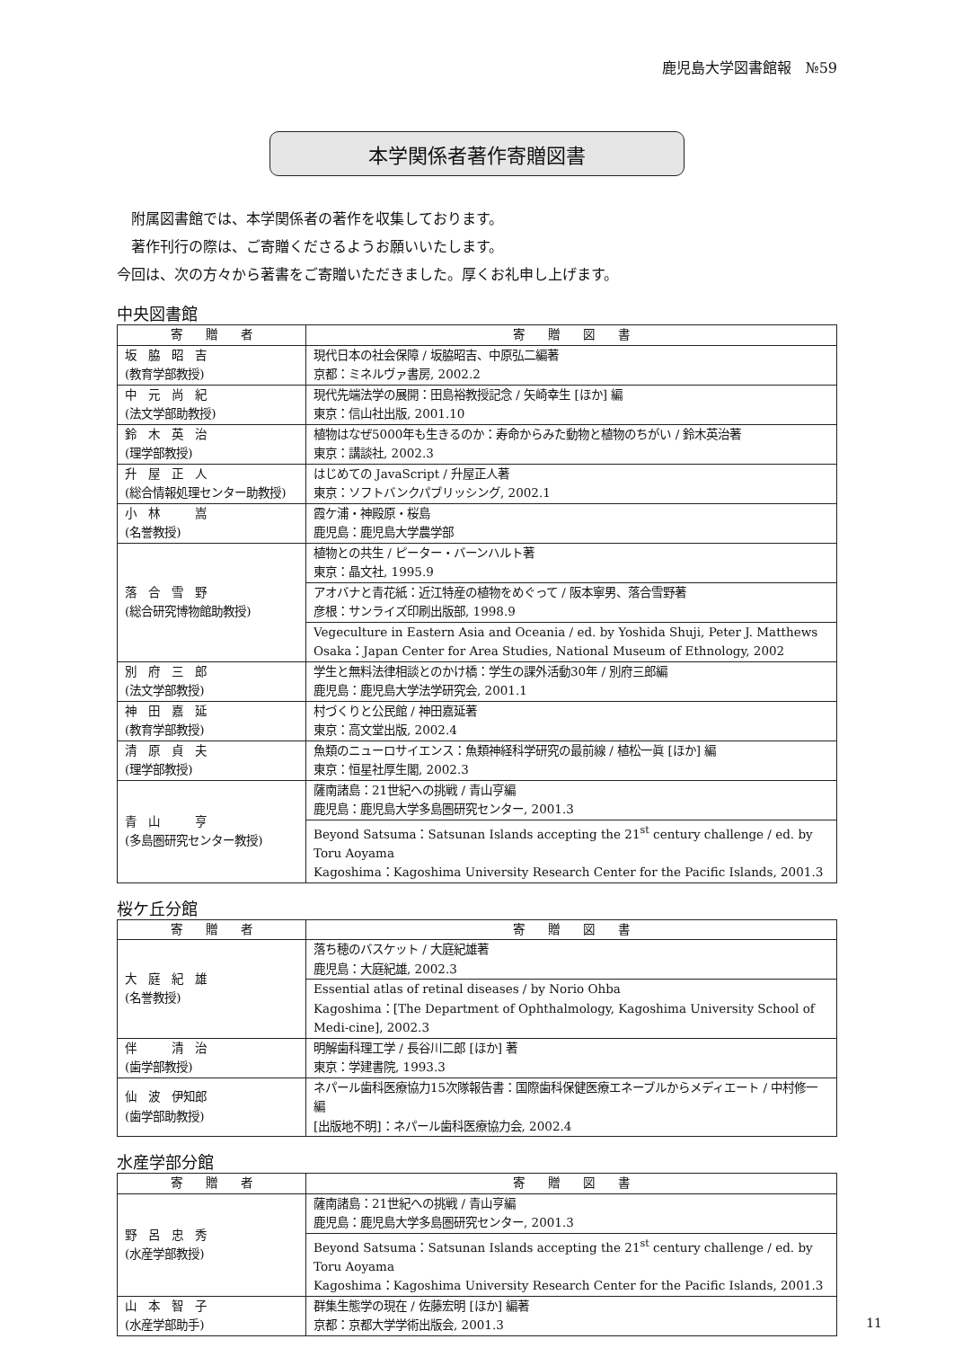鹿児島大学図書館報　№59
本学関係者著作寄贈図書
　附属図書館では、本学関係者の著作を収集しております。
　著作刊行の際は、ご寄贈くださるようお願いいたします。
今回は、次の方々から著書をご寄贈いただきました。厚くお礼申し上げます。
中央図書館
| 寄 贈 者 | 寄 贈 図 書 |
| --- | --- |
| 坂 脇 昭 吉 (教育学部教授) | 現代日本の社会保障 / 坂脇昭吉、中原弘二編著 京都：ミネルヴァ書房, 2002.2 |
| 中 元 尚 紀 (法文学部助教授) | 現代先端法学の展開：田島裕教授記念 / 矢崎幸生 [ほか] 編 東京：信山社出版, 2001.10 |
| 鈴 木 英 治 (理学部教授) | 植物はなぜ5000年も生きるのか：寿命からみた動物と植物のちがい / 鈴木英治著 東京：講談社, 2002.3 |
| 升 屋 正 人 (総合情報処理センター助教授) | はじめての JavaScript / 升屋正人著 東京：ソフトバンクパブリッシング, 2002.1 |
| 小 林 嵩 (名誉教授) | 霞ケ浦・神殿原・桜島 鹿児島：鹿児島大学農学部 |
| 落 合 雪 野 (総合研究博物館助教授) | 植物との共生 / ピーター・バーンハルト著 東京：晶文社, 1995.9 |
| | アオバナと青花紙：近江特産の植物をめぐって / 阪本寧男、落合雪野著 彦根：サンライズ印刷出版部, 1998.9 |
| | Vegeculture in Eastern Asia and Oceania / ed. by Yoshida Shuji, Peter J. Matthews Osaka：Japan Center for Area Studies, National Museum of Ethnology, 2002 |
| 別 府 三 郎 (法文学部教授) | 学生と無料法律相談とのかけ橋：学生の課外活動30年 / 別府三郎編 鹿児島：鹿児島大学法学研究会, 2001.1 |
| 神 田 嘉 延 (教育学部教授) | 村づくりと公民館 / 神田嘉延著 東京：高文堂出版, 2002.4 |
| 清 原 貞 夫 (理学部教授) | 魚類のニューロサイエンス：魚類神経科学研究の最前線 / 植松一眞 [ほか] 編 東京：恒星社厚生閣, 2002.3 |
| 青 山 亨 (多島圏研究センター教授) | 薩南諸島：21世紀への挑戦 / 青山亨編 鹿児島：鹿児島大学多島圏研究センター, 2001.3 |
| | Beyond Satsuma：Satsunan Islands accepting the 21<sup>st</sup> century challenge / ed. by Toru Aoyama Kagoshima：Kagoshima University Research Center for the Pacific Islands, 2001.3 |
桜ケ丘分館
| 寄 贈 者 | 寄 贈 図 書 |
| --- | --- |
| 大 庭 紀 雄 (名誉教授) | 落ち穂のバスケット / 大庭紀雄著 鹿児島：大庭紀雄, 2002.3 |
| | Essential atlas of retinal diseases / by Norio Ohba Kagoshima：[The Department of Ophthalmology, Kagoshima University School of Medi-cine], 2002.3 |
| 伴 清 治 (歯学部教授) | 明解歯科理工学 / 長谷川二郎 [ほか] 著 東京：学建書院, 1993.3 |
| 仙 波 伊知郎 (歯学部助教授) | ネパール歯科医療協力15次隊報告書：国際歯科保健医療エネーブルからメディエート / 中村修一編 [出版地不明]：ネパール歯科医療協力会, 2002.4 |
水産学部分館
| 寄 贈 者 | 寄 贈 図 書 |
| --- | --- |
| 野 呂 忠 秀 (水産学部教授) | 薩南諸島：21世紀への挑戦 / 青山亨編 鹿児島：鹿児島大学多島圏研究センター, 2001.3 |
| | Beyond Satsuma：Satsunan Islands accepting the 21<sup>st</sup> century challenge / ed. by Toru Aoyama Kagoshima：Kagoshima University Research Center for the Pacific Islands, 2001.3 |
| 山 本 智 子 (水産学部助手) | 群集生態学の現在 / 佐藤宏明 [ほか] 編著 京都：京都大学学術出版会, 2001.3 |
11